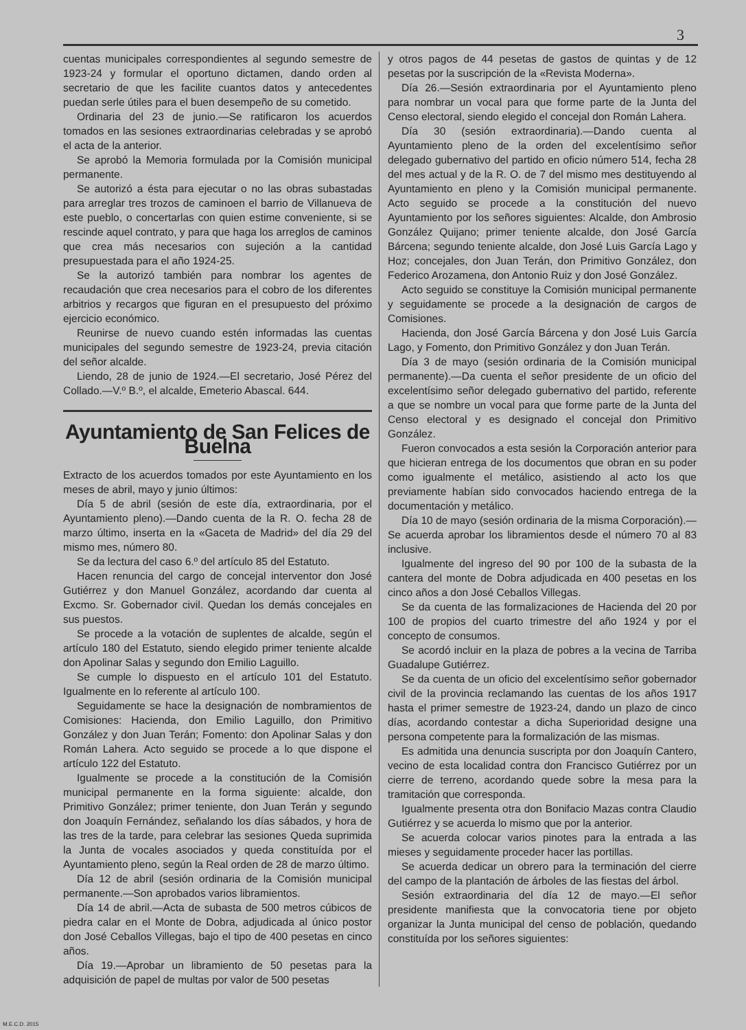3
cuentas municipales correspondientes al segundo semestre de 1923-24 y formular el oportuno dictamen, dando orden al secretario de que les facilite cuantos datos y antecedentes puedan serle útiles para el buen desempeño de su cometido.
Ordinaria del 23 de junio.—Se ratificaron los acuerdos tomados en las sesiones extraordinarias celebradas y se aprobó el acta de la anterior.
Se aprobó la Memoria formulada por la Comisión municipal permanente.
Se autorizó a ésta para ejecutar o no las obras subastadas para arreglar tres trozos de caminoen el barrio de Villanueva de este pueblo, o concertarlas con quien estime conveniente, si se rescinde aquel contrato, y para que haga los arreglos de caminos que crea más necesarios con sujeción a la cantidad presupuestada para el año 1924-25.
Se la autorizó también para nombrar los agentes de recaudación que crea necesarios para el cobro de los diferentes arbitrios y recargos que figuran en el presupuesto del próximo ejercicio económico.
Reunirse de nuevo cuando estén informadas las cuentas municipales del segundo semestre de 1923-24, previa citación del señor alcalde.
Liendo, 28 de junio de 1924.—El secretario, José Pérez del Collado.—V.º B.º, el alcalde, Emeterio Abascal. 644.
Ayuntamiento de San Felices de Buelna
Extracto de los acuerdos tomados por este Ayuntamiento en los meses de abril, mayo y junio últimos:
Día 5 de abril (sesión de este día, extraordinaria, por el Ayuntamiento pleno).—Dando cuenta de la R. O. fecha 28 de marzo último, inserta en la «Gaceta de Madrid» del día 29 del mismo mes, número 80.
Se da lectura del caso 6.º del artículo 85 del Estatuto.
Hacen renuncia del cargo de concejal interventor don José Gutiérrez y don Manuel González, acordando dar cuenta al Excmo. Sr. Gobernador civil. Quedan los demás concejales en sus puestos.
Se procede a la votación de suplentes de alcalde, según el artículo 180 del Estatuto, siendo elegido primer teniente alcalde don Apolinar Salas y segundo don Emilio Laguillo.
Se cumple lo dispuesto en el artículo 101 del Estatuto. Igualmente en lo referente al artículo 100.
Seguidamente se hace la designación de nombramientos de Comisiones: Hacienda, don Emilio Laguillo, don Primitivo González y don Juan Terán; Fomento: don Apolinar Salas y don Román Lahera. Acto seguido se procede a lo que dispone el artículo 122 del Estatuto.
Igualmente se procede a la constitución de la Comisión municipal permanente en la forma siguiente: alcalde, don Primitivo González; primer teniente, don Juan Terán y segundo don Joaquín Fernández, señalando los días sábados, y hora de las tres de la tarde, para celebrar las sesiones Queda suprimida la Junta de vocales asociados y queda constituída por el Ayuntamiento pleno, según la Real orden de 28 de marzo último.
Día 12 de abril (sesión ordinaria de la Comisión municipal permanente.—Son aprobados varios libramientos.
Día 14 de abril.—Acta de subasta de 500 metros cúbicos de piedra calar en el Monte de Dobra, adjudicada al único postor don José Ceballos Villegas, bajo el tipo de 400 pesetas en cinco años.
Día 19.—Aprobar un libramiento de 50 pesetas para la adquisición de papel de multas por valor de 500 pesetas
y otros pagos de 44 pesetas de gastos de quintas y de 12 pesetas por la suscripción de la «Revista Moderna».
Día 26.—Sesión extraordinaria por el Ayuntamiento pleno para nombrar un vocal para que forme parte de la Junta del Censo electoral, siendo elegido el concejal don Román Lahera.
Día 30 (sesión extraordinaria).—Dando cuenta al Ayuntamiento pleno de la orden del excelentísimo señor delegado gubernativo del partido en oficio número 514, fecha 28 del mes actual y de la R. O. de 7 del mismo mes destituyendo al Ayuntamiento en pleno y la Comisión municipal permanente. Acto seguido se procede a la constitución del nuevo Ayuntamiento por los señores siguientes: Alcalde, don Ambrosio González Quijano; primer teniente alcalde, don José García Bárcena; segundo teniente alcalde, don José Luis García Lago y Hoz; concejales, don Juan Terán, don Primitivo González, don Federico Arozamena, don Antonio Ruiz y don José González.
Acto seguido se constituye la Comisión municipal permanente y seguidamente se procede a la designación de cargos de Comisiones.
Hacienda, don José García Bárcena y don José Luis García Lago, y Fomento, don Primitivo González y don Juan Terán.
Día 3 de mayo (sesión ordinaria de la Comisión municipal permanente).—Da cuenta el señor presidente de un oficio del excelentísimo señor delegado gubernativo del partido, referente a que se nombre un vocal para que forme parte de la Junta del Censo electoral y es designado el concejal don Primitivo González.
Fueron convocados a esta sesión la Corporación anterior para que hicieran entrega de los documentos que obran en su poder como igualmente el metálico, asistiendo al acto los que previamente habían sido convocados haciendo entrega de la documentación y metálico.
Día 10 de mayo (sesión ordinaria de la misma Corporación).—Se acuerda aprobar los libramientos desde el número 70 al 83 inclusive.
Igualmente del ingreso del 90 por 100 de la subasta de la cantera del monte de Dobra adjudicada en 400 pesetas en los cinco años a don José Ceballos Villegas.
Se da cuenta de las formalizaciones de Hacienda del 20 por 100 de propios del cuarto trimestre del año 1924 y por el concepto de consumos.
Se acordó incluir en la plaza de pobres a la vecina de Tarriba Guadalupe Gutiérrez.
Se da cuenta de un oficio del excelentísimo señor gobernador civil de la provincia reclamando las cuentas de los años 1917 hasta el primer semestre de 1923-24, dando un plazo de cinco días, acordando contestar a dicha Superioridad designe una persona competente para la formalización de las mismas.
Es admitida una denuncia suscripta por don Joaquín Cantero, vecino de esta localidad contra don Francisco Gutiérrez por un cierre de terreno, acordando quede sobre la mesa para la tramitación que corresponda.
Igualmente presenta otra don Bonifacio Mazas contra Claudio Gutiérrez y se acuerda lo mismo que por la anterior.
Se acuerda colocar varios pinotes para la entrada a las mieses y seguidamente proceder hacer las portillas.
Se acuerda dedicar un obrero para la terminación del cierre del campo de la plantación de árboles de las fiestas del árbol.
Sesión extraordinaria del día 12 de mayo.—El señor presidente manifiesta que la convocatoria tiene por objeto organizar la Junta municipal del censo de población, quedando constituída por los señores siguientes:
M.E.C.D. 2015